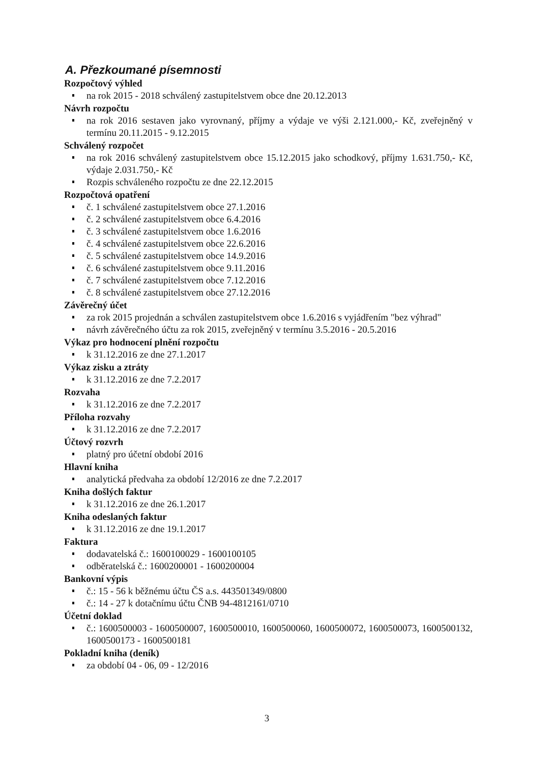A. Přezkoumané písemnosti
Rozpočtový výhled
na rok 2015 - 2018 schválený zastupitelstvem obce dne 20.12.2013
Návrh rozpočtu
na rok 2016 sestaven jako vyrovnaný, příjmy a výdaje ve výši 2.121.000,- Kč, zveřejněný v termínu 20.11.2015 - 9.12.2015
Schválený rozpočet
na rok 2016 schválený zastupitelstvem obce 15.12.2015 jako schodkový, příjmy 1.631.750,- Kč, výdaje 2.031.750,- Kč
Rozpis schváleného rozpočtu ze dne 22.12.2015
Rozpočtová opatření
č. 1 schválené zastupitelstvem obce 27.1.2016
č. 2 schválené zastupitelstvem obce 6.4.2016
č. 3 schválené zastupitelstvem obce 1.6.2016
č. 4 schválené zastupitelstvem obce 22.6.2016
č. 5 schválené zastupitelstvem obce 14.9.2016
č. 6 schválené zastupitelstvem obce 9.11.2016
č. 7 schválené zastupitelstvem obce 7.12.2016
č. 8 schválené zastupitelstvem obce 27.12.2016
Závěrečný účet
za rok 2015 projednán a schválen zastupitelstvem obce 1.6.2016 s vyjádřením "bez výhrad"
návrh závěrečného účtu za rok 2015, zveřejněný v termínu 3.5.2016 - 20.5.2016
Výkaz pro hodnocení plnění rozpočtu
k 31.12.2016 ze dne 27.1.2017
Výkaz zisku a ztráty
k 31.12.2016 ze dne 7.2.2017
Rozvaha
k 31.12.2016 ze dne 7.2.2017
Příloha rozvahy
k 31.12.2016 ze dne 7.2.2017
Účtový rozvrh
platný pro účetní období 2016
Hlavní kniha
analytická předvaha za období 12/2016 ze dne 7.2.2017
Kniha došlých faktur
k 31.12.2016 ze dne 26.1.2017
Kniha odeslaných faktur
k 31.12.2016 ze dne 19.1.2017
Faktura
dodavatelská č.: 1600100029 - 1600100105
odběratelská č.: 1600200001 - 1600200004
Bankovní výpis
č.: 15 - 56 k běžnému účtu ČS a.s. 443501349/0800
č.: 14 - 27 k dotačnímu účtu ČNB 94-4812161/0710
Účetní doklad
č.: 1600500003 - 1600500007, 1600500010, 1600500060, 1600500072, 1600500073, 1600500132, 1600500173 - 1600500181
Pokladní kniha (deník)
za období 04 - 06, 09 - 12/2016
3